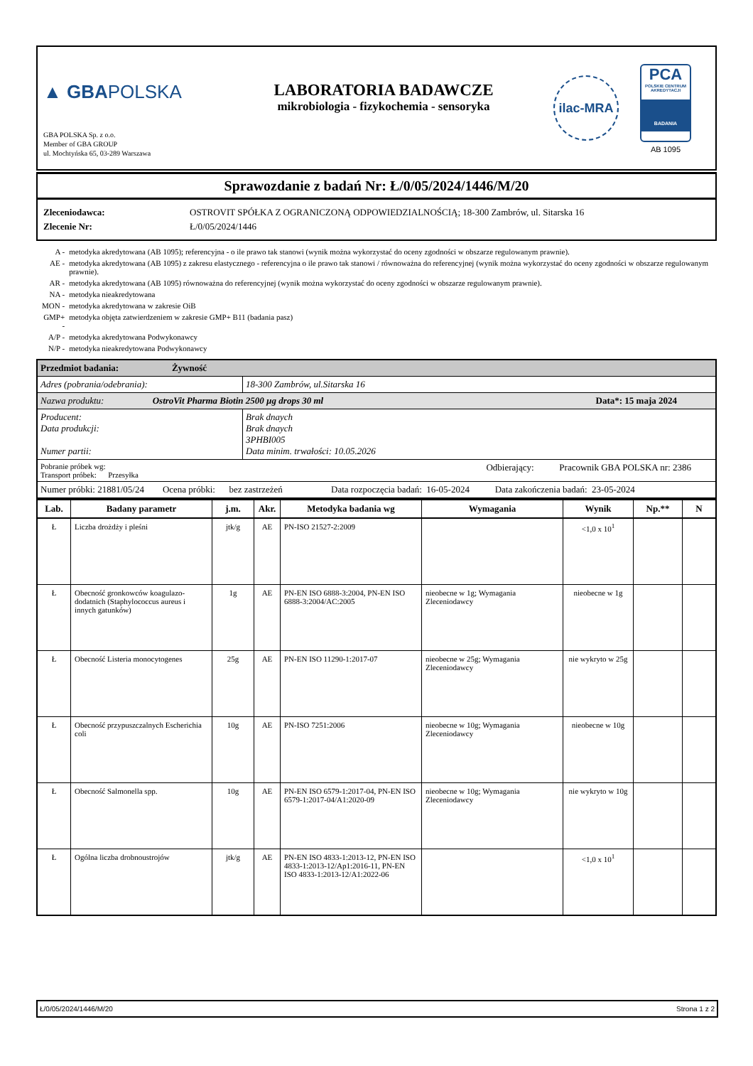▲ GBAPOLSKA
GBA POLSKA Sp. z o.o.
Member of GBA GROUP
ul. Mochtyńska 65, 03-289 Warszawa
LABORATORIA BADAWCZE
mikrobiologia - fizykochemia - sensoryka
ilac-MRA
PCA
POLSKIE CENTRUM AKREDYTACJI
BADANIA
AB 1095
Sprawozdanie z badań Nr: Ł/0/05/2024/1446/M/20
Zleceniodawca: OSTROVIT SPÓŁKA Z OGRANICZONĄ ODPOWIEDZIALNOŚCIĄ; 18-300 Zambrów, ul. Sitarska 16
Zlecenie Nr: Ł/0/05/2024/1446
| A - | metodyka akredytowana (AB 1095); referencyjna - o ile prawo tak stanowi (wynik można wykorzystać do oceny zgodności w obszarze regulowanym prawnie). |
| AE - | metodyka akredytowana (AB 1095) z zakresu elastycznego - referencyjna o ile prawo tak stanowi / równoważna do referencyjnej (wynik można wykorzystać do oceny zgodności w obszarze regulowanym prawnie). |
| AR - | metodyka akredytowana (AB 1095) równoważna do referencyjnej (wynik można wykorzystać do oceny zgodności w obszarze regulowanym prawnie). |
| NA - | metodyka nieakredytowana |
| MON - | metodyka akredytowana w zakresie OiB |
| GMP+ - | metodyka objęta zatwierdzeniem w zakresie GMP+ B11 (badania pasz) |
| A/P - | metodyka akredytowana Podwykonawcy |
| N/P - | metodyka nieakredytowana Podwykonawcy |
| Przedmiot badania: Żywność | |
| Adres (pobrania/odebrania): | 18-300 Zambrów, ul.Sitarska 16 |
| Nazwa produktu: OstroVit Pharma Biotin 2500 µg drops 30 ml Data*: 15 maja 2024 | |
| Producent: Data produkcji: Numer partii: | Brak dnaych Brak dnaych 3PHBI005 Data minim. trwałości: 10.05.2026 |
| Pobranie próbek wg: Odbierający: Pracownik GBA POLSKA nr: 2386 Transport próbek: Przesyłka | |
| Numer próbki: 21881/05/24 Ocena próbki: bez zastrzeżeń Data rozpoczęcia badań: 16-05-2024 Data zakończenia badań: 23-05-2024 | |
| Lab. | Badany parametr | j.m. | Akr. | Metodyka badania wg | Wymagania | Wynik | Np.** | N |
| --- | --- | --- | --- | --- | --- | --- | --- | --- |
| Ł | Liczba drożdży i pleśni | jtk/g | AE | PN-ISO 21527-2:2009 | | <1,0 x 10<sup>1</sup> | | |
| Ł | Obecność gronkowców koagulazo-dodatnich (Staphylococcus aureus i innych gatunków) | 1g | AE | PN-EN ISO 6888-3:2004, PN-EN ISO 6888-3:2004/AC:2005 | nieobecne w 1g; Wymagania Zleceniodawcy | nieobecne w 1g | | |
| Ł | Obecność Listeria monocytogenes | 25g | AE | PN-EN ISO 11290-1:2017-07 | nieobecne w 25g; Wymagania Zleceniodawcy | nie wykryto w 25g | | |
| Ł | Obecność przypuszczalnych Escherichia coli | 10g | AE | PN-ISO 7251:2006 | nieobecne w 10g; Wymagania Zleceniodawcy | nieobecne w 10g | | |
| Ł | Obecność Salmonella spp. | 10g | AE | PN-EN ISO 6579-1:2017-04, PN-EN ISO 6579-1:2017-04/A1:2020-09 | nieobecne w 10g; Wymagania Zleceniodawcy | nie wykryto w 10g | | |
| Ł | Ogólna liczba drobnoustrojów | jtk/g | AE | PN-EN ISO 4833-1:2013-12, PN-EN ISO 4833-1:2013-12/Ap1:2016-11, PN-EN ISO 4833-1:2013-12/A1:2022-06 | | <1,0 x 10<sup>1</sup> | | |
Ł/0/05/2024/1446/M/20 Strona 1 z 2